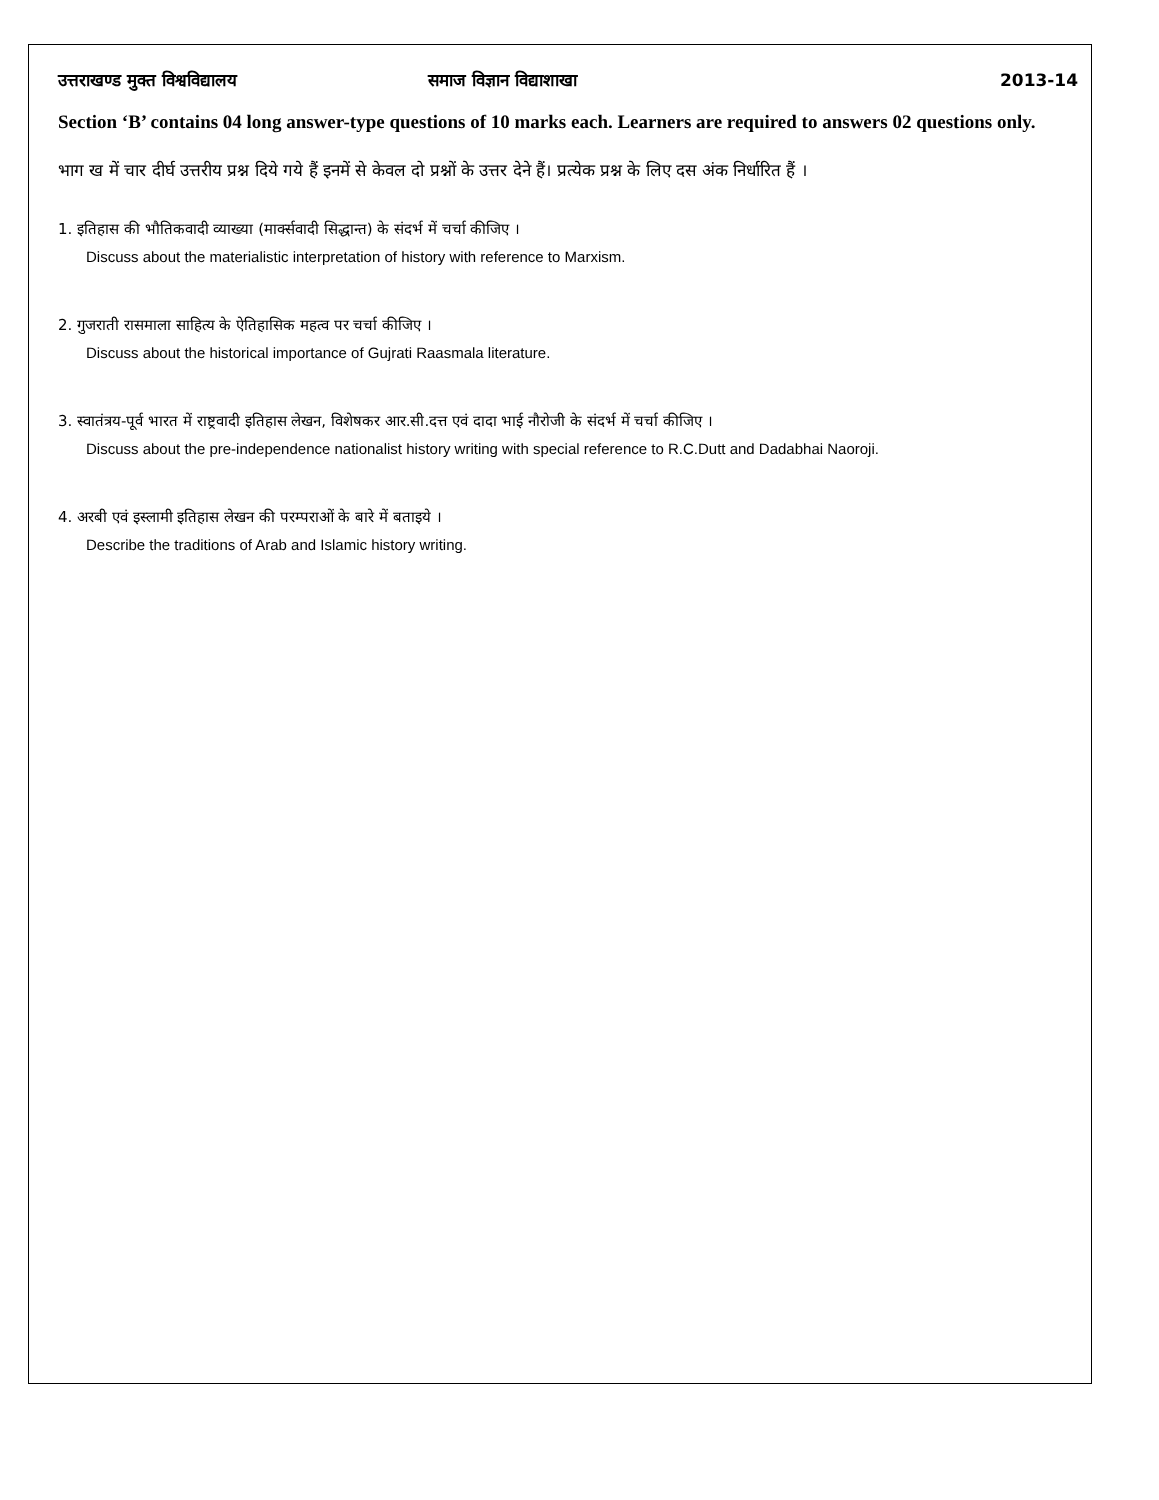उत्तराखण्ड मुक्त विश्वविद्यालय समाज विज्ञान विद्याशाखा 2013-14
Section ‘B’ contains 04 long answer-type questions of 10 marks each. Learners are required to answers 02 questions only.
भाग ख में चार दीर्घ उत्तरीय प्रश्न दिये गये हैं इनमें से केवल दो प्रश्नों के उत्तर देने हैं। प्रत्येक प्रश्न के लिए दस अंक निर्धारित हैं ।
1. इतिहास की भौतिकवादी व्याख्या (मार्क्सवादी सिद्धान्त) के संदर्भ में चर्चा कीजिए ।
Discuss about the materialistic interpretation of history with reference to Marxism.
2. गुजराती रासमाला साहित्य के ऐतिहासिक महत्व पर चर्चा कीजिए ।
Discuss about the historical importance of Gujrati Raasmala literature.
3. स्वातंत्रय-पूर्व भारत में राष्ट्रवादी इतिहास लेखन, विशेषकर आर.सी.दत्त एवं दादा भाई नौरोजी के संदर्भ में चर्चा कीजिए ।
Discuss about the pre-independence nationalist history writing with special reference to R.C.Dutt and Dadabhai Naoroji.
4. अरबी एवं इस्लामी इतिहास लेखन की परम्पराओं के बारे में बताइये ।
Describe the traditions of Arab and Islamic history writing.